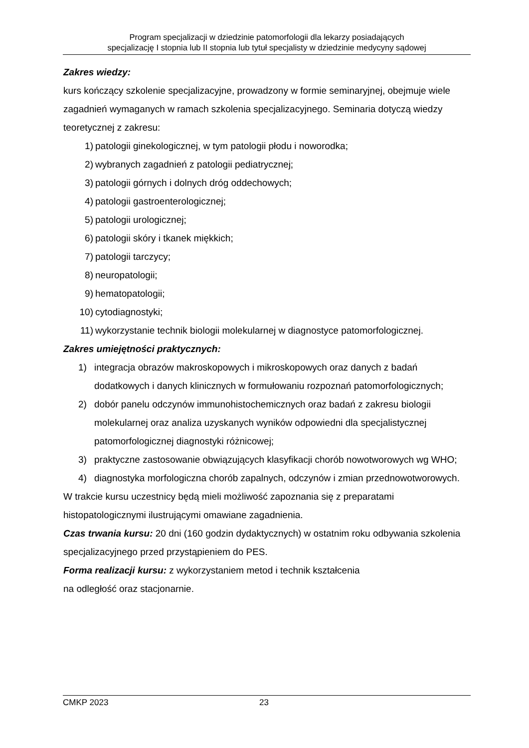Program specjalizacji w dziedzinie patomorfologii dla lekarzy posiadających
specjalizację I stopnia lub II stopnia lub tytuł specjalisty w dziedzinie medycyny sądowej
Zakres wiedzy:
kurs kończący szkolenie specjalizacyjne, prowadzony w formie seminaryjnej, obejmuje wiele zagadnień wymaganych w ramach szkolenia specjalizacyjnego. Seminaria dotyczą wiedzy teoretycznej z zakresu:
1) patologii ginekologicznej, w tym patologii płodu i noworodka;
2) wybranych zagadnień z patologii pediatrycznej;
3) patologii górnych i dolnych dróg oddechowych;
4) patologii gastroenterologicznej;
5) patologii urologicznej;
6) patologii skóry i tkanek miękkich;
7) patologii tarczycy;
8) neuropatologii;
9) hematopatologii;
10) cytodiagnostyki;
11) wykorzystanie technik biologii molekularnej w diagnostyce patomorfologicznej.
Zakres umiejętności praktycznych:
1) integracja obrazów makroskopowych i mikroskopowych oraz danych z badań dodatkowych i danych klinicznych w formułowaniu rozpoznań patomorfologicznych;
2) dobór panelu odczynów immunohistochemicznych oraz badań z zakresu biologii molekularnej oraz analiza uzyskanych wyników odpowiedni dla specjalistycznej patomorfologicznej diagnostyki różnicowej;
3) praktyczne zastosowanie obwiązujących klasyfikacji chorób nowotworowych wg WHO;
4) diagnostyka morfologiczna chorób zapalnych, odczynów i zmian przednowotworowych.
W trakcie kursu uczestnicy będą mieli możliwość zapoznania się z preparatami histopatologicznymi ilustrującymi omawiane zagadnienia.
Czas trwania kursu: 20 dni (160 godzin dydaktycznych) w ostatnim roku odbywania szkolenia specjalizacyjnego przed przystąpieniem do PES.
Forma realizacji kursu: z wykorzystaniem metod i technik kształcenia
na odległość oraz stacjonarnie.
CMKP 2023 23